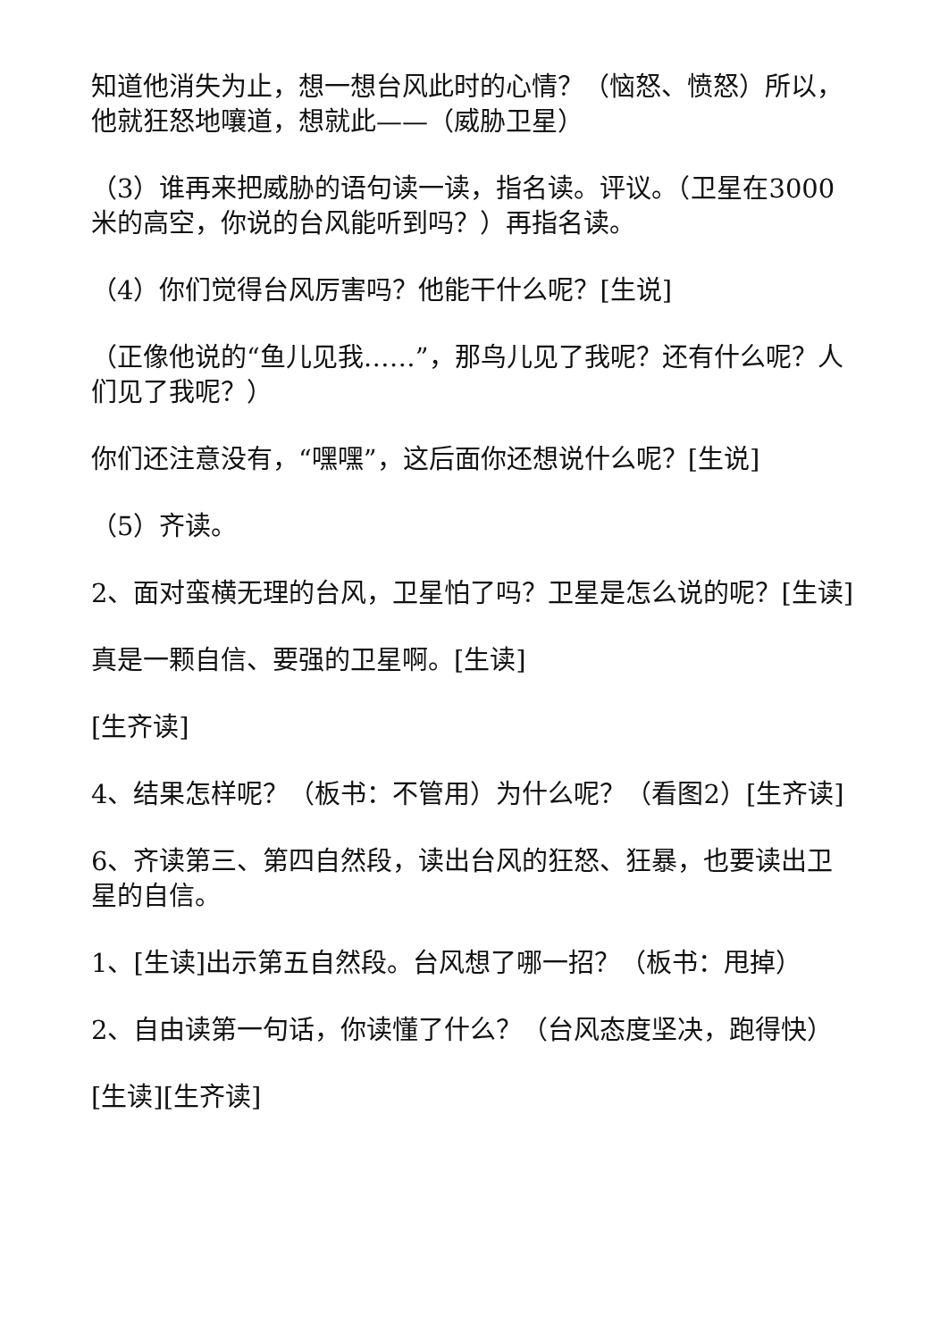知道他消失为止，想一想台风此时的心情？（恼怒、愤怒）所以，他就狂怒地嚷道，想就此——（威胁卫星）
（3）谁再来把威胁的语句读一读，指名读。评议。（卫星在3000米的高空，你说的台风能听到吗？）再指名读。
（4）你们觉得台风厉害吗？他能干什么呢？[生说]
（正像他说的“鱼儿见我……”，那鸟儿见了我呢？还有什么呢？人们见了我呢？）
你们还注意没有，“嘿嘿”，这后面你还想说什么呢？[生说]
（5）齐读。
2、面对蛮横无理的台风，卫星怕了吗？卫星是怎么说的呢？[生读]
真是一颗自信、要强的卫星啊。[生读]
[生齐读]
4、结果怎样呢？（板书：不管用）为什么呢？（看图2）[生齐读]
6、齐读第三、第四自然段，读出台风的狂怒、狂暴，也要读出卫星的自信。
1、[生读]出示第五自然段。台风想了哪一招？（板书：甩掉）
2、自由读第一句话，你读懂了什么？（台风态度坚决，跑得快）
[生读][生齐读]